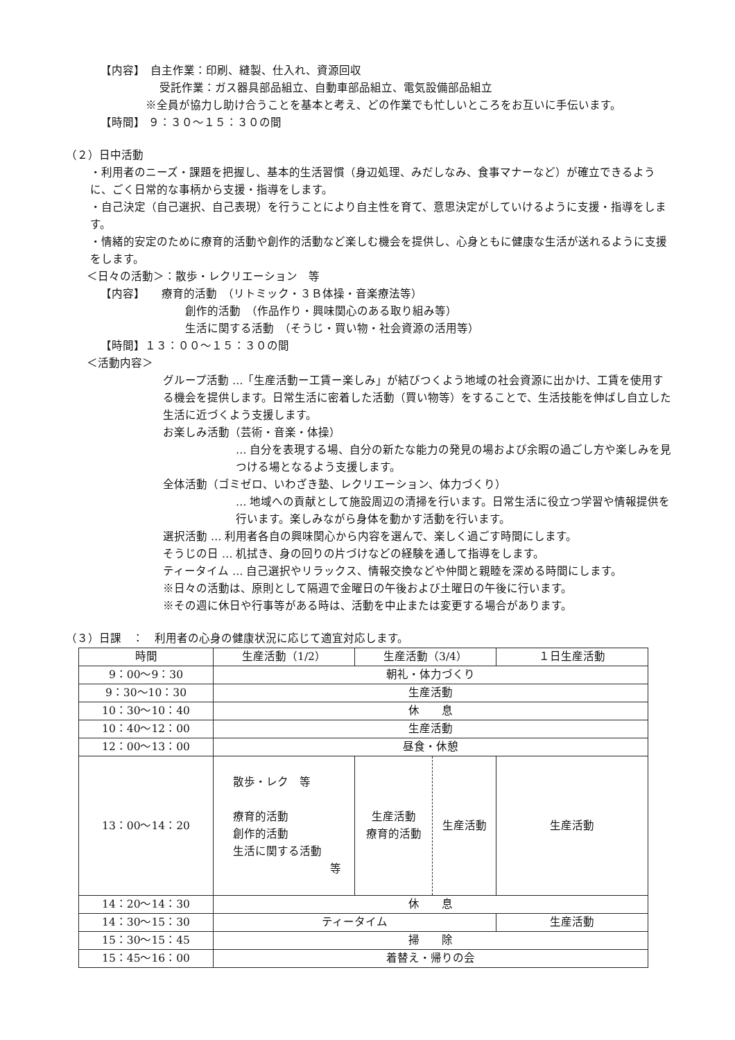【内容】　自主作業：印刷、縫製、仕入れ、資源回収
受託作業：ガス器具部品組立、自動車部品組立、電気設備部品組立
※全員が協力し助け合うことを基本と考え、どの作業でも忙しいところをお互いに手伝います。
【時間】 ９：３０～１５：３０の間
（２）日中活動
・利用者のニーズ・課題を把握し、基本的生活習慣（身辺処理、みだしなみ、食事マナーなど）が確立できるように、ごく日常的な事柄から支援・指導をします。
・自己決定（自己選択、自己表現）を行うことにより自主性を育て、意思決定がしていけるように支援・指導をします。
・情緒的安定のために療育的活動や創作的活動など楽しむ機会を提供し、心身ともに健康な生活が送れるように支援をします。
＜日々の活動＞：散歩・レクリエーション　等
【内容】　　療育的活動　（リトミック・３Ｂ体操・音楽療法等）
創作的活動　（作品作り・興味関心のある取り組み等）
生活に関する活動　（そうじ・買い物・社会資源の活用等）
【時間】１３：００～１５：３０の間
＜活動内容＞
グループ活動 …「生産活動ー工賃ー楽しみ」が結びつくよう地域の社会資源に出かけ、工賃を使用する機会を提供します。日常生活に密着した活動（買い物等）をすることで、生活技能を伸ばし自立した生活に近づくよう支援します。
お楽しみ活動（芸術・音楽・体操）
… 自分を表現する場、自分の新たな能力の発見の場および余暇の過ごし方や楽しみを見つける場となるよう支援します。
全体活動（ゴミゼロ、いわざき塾、レクリエーション、体力づくり）
… 地域への貢献として施設周辺の清掃を行います。日常生活に役立つ学習や情報提供を行います。楽しみながら身体を動かす活動を行います。
選択活動 … 利用者各自の興味関心から内容を選んで、楽しく過ごす時間にします。
そうじの日 … 机拭き、身の回りの片づけなどの経験を通して指導をします。
ティータイム … 自己選択やリラックス、情報交換などや仲間と親睦を深める時間にします。
※日々の活動は、原則として隔週で金曜日の午後および土曜日の午後に行います。
※その週に休日や行事等がある時は、活動を中止または変更する場合があります。
（３）日課　：　利用者の心身の健康状況に応じて適宜対応します。
| 時間 | 生産活動（1/2） | 生産活動（3/4） | | １日生産活動 |
| 9：00～9：30 | 朝礼・体力づくり | | | |
| 9：30～10：30 | 生産活動 | | | |
| 10：30～10：40 | 休 息 | | | |
| 10：40～12：00 | 生産活動 | | | |
| 12：00～13：00 | 昼食・休憩 | | | |
| 13：00～14：20 | 散歩・レク 等 療育的活動 創作的活動 生活に関する活動 等 | 生産活動 療育的活動 | 生産活動 | 生産活動 |
| 14：20～14：30 | 休 息 | | | |
| 14：30～15：30 | ティータイム | | | 生産活動 |
| 15：30～15：45 | 掃 除 | | | |
| 15：45～16：00 | 着替え・帰りの会 | | | |